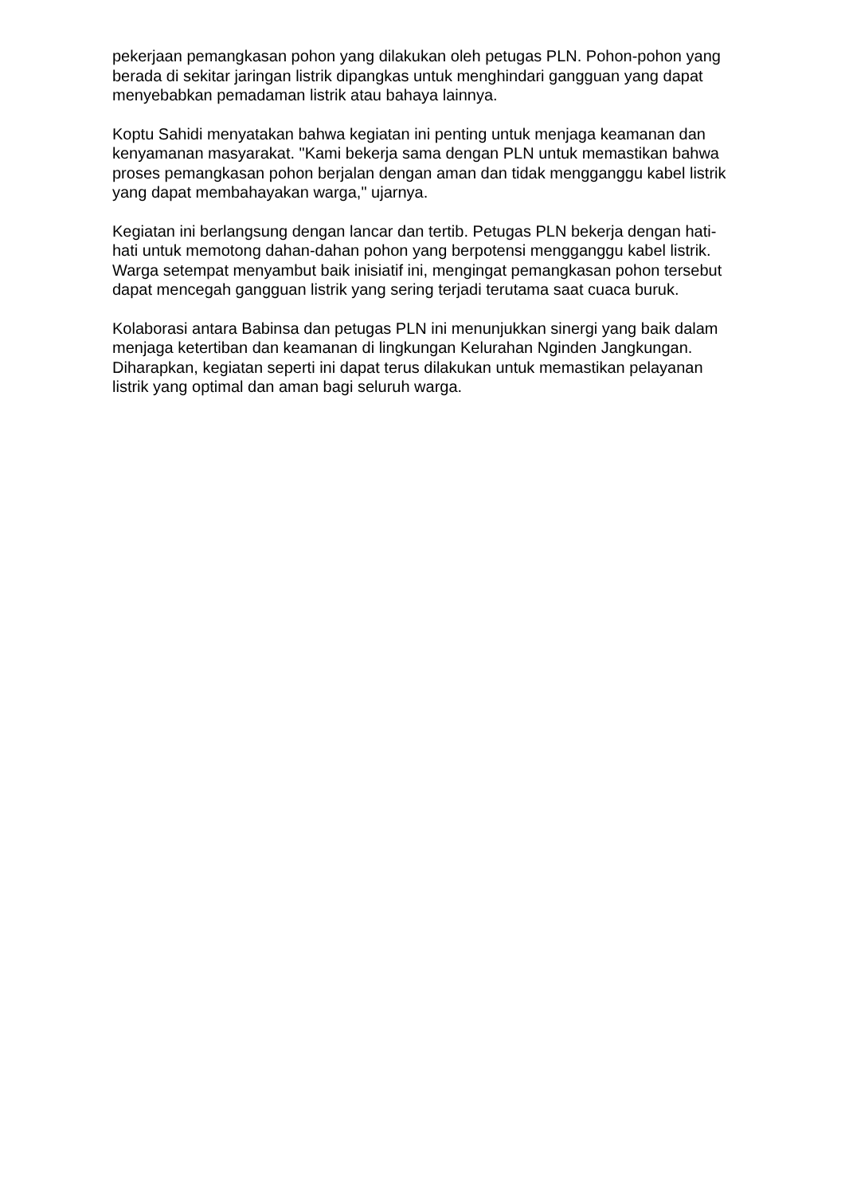pekerjaan pemangkasan pohon yang dilakukan oleh petugas PLN. Pohon-pohon yang berada di sekitar jaringan listrik dipangkas untuk menghindari gangguan yang dapat menyebabkan pemadaman listrik atau bahaya lainnya.
Koptu Sahidi menyatakan bahwa kegiatan ini penting untuk menjaga keamanan dan kenyamanan masyarakat. "Kami bekerja sama dengan PLN untuk memastikan bahwa proses pemangkasan pohon berjalan dengan aman dan tidak mengganggu kabel listrik yang dapat membahayakan warga," ujarnya.
Kegiatan ini berlangsung dengan lancar dan tertib. Petugas PLN bekerja dengan hati-hati untuk memotong dahan-dahan pohon yang berpotensi mengganggu kabel listrik. Warga setempat menyambut baik inisiatif ini, mengingat pemangkasan pohon tersebut dapat mencegah gangguan listrik yang sering terjadi terutama saat cuaca buruk.
Kolaborasi antara Babinsa dan petugas PLN ini menunjukkan sinergi yang baik dalam menjaga ketertiban dan keamanan di lingkungan Kelurahan Nginden Jangkungan. Diharapkan, kegiatan seperti ini dapat terus dilakukan untuk memastikan pelayanan listrik yang optimal dan aman bagi seluruh warga.